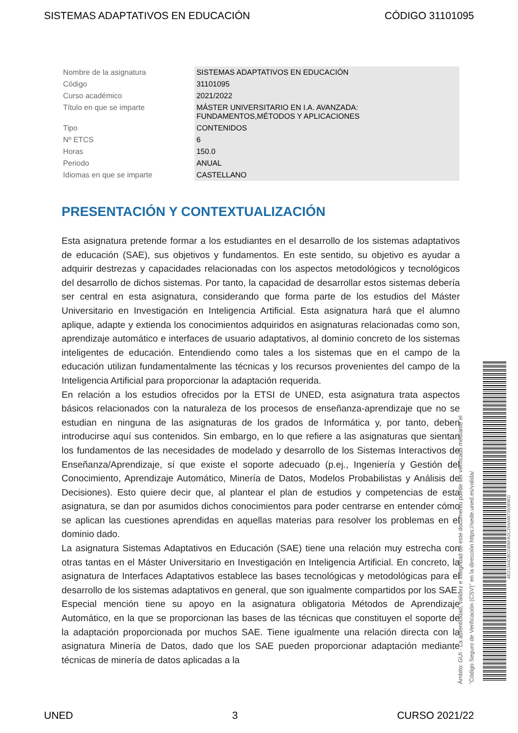SISTEMAS ADAPTATIVOS EN EDUCACIÓN CÓDIGO 31101095
| Nombre de la asignatura | SISTEMAS ADAPTATIVOS EN EDUCACIÓN |
| Código | 31101095 |
| Curso académico | 2021/2022 |
| Título en que se imparte | MÁSTER UNIVERSITARIO EN I.A. AVANZADA: FUNDAMENTOS,MÉTODOS Y APLICACIONES |
| Tipo | CONTENIDOS |
| Nº ETCS | 6 |
| Horas | 150.0 |
| Periodo | ANUAL |
| Idiomas en que se imparte | CASTELLANO |
PRESENTACIÓN Y CONTEXTUALIZACIÓN
Esta asignatura pretende formar a los estudiantes en el desarrollo de los sistemas adaptativos de educación (SAE), sus objetivos y fundamentos. En este sentido, su objetivo es ayudar a adquirir destrezas y capacidades relacionadas con los aspectos metodológicos y tecnológicos del desarrollo de dichos sistemas. Por tanto, la capacidad de desarrollar estos sistemas debería ser central en esta asignatura, considerando que forma parte de los estudios del Máster Universitario en Investigación en Inteligencia Artificial. Esta asignatura hará que el alumno aplique, adapte y extienda los conocimientos adquiridos en asignaturas relacionadas como son, aprendizaje automático e interfaces de usuario adaptativos, al dominio concreto de los sistemas inteligentes de educación. Entendiendo como tales a los sistemas que en el campo de la educación utilizan fundamentalmente las técnicas y los recursos provenientes del campo de la Inteligencia Artificial para proporcionar la adaptación requerida.
En relación a los estudios ofrecidos por la ETSI de UNED, esta asignatura trata aspectos básicos relacionados con la naturaleza de los procesos de enseñanza-aprendizaje que no se estudian en ninguna de las asignaturas de los grados de Informática y, por tanto, deben introducirse aquí sus contenidos. Sin embargo, en lo que refiere a las asignaturas que sientan los fundamentos de las necesidades de modelado y desarrollo de los Sistemas Interactivos de Enseñanza/Aprendizaje, sí que existe el soporte adecuado (p.ej., Ingeniería y Gestión del Conocimiento, Aprendizaje Automático, Minería de Datos, Modelos Probabilistas y Análisis de Decisiones). Esto quiere decir que, al plantear el plan de estudios y competencias de esta asignatura, se dan por asumidos dichos conocimientos para poder centrarse en entender cómo se aplican las cuestiones aprendidas en aquellas materias para resolver los problemas en el dominio dado.
La asignatura Sistemas Adaptativos en Educación (SAE) tiene una relación muy estrecha con otras tantas en el Máster Universitario en Investigación en Inteligencia Artificial. En concreto, la asignatura de Interfaces Adaptativos establece las bases tecnológicas y metodológicas para el desarrollo de los sistemas adaptativos en general, que son igualmente compartidos por los SAE. Especial mención tiene su apoyo en la asignatura obligatoria Métodos de Aprendizaje Automático, en la que se proporcionan las bases de las técnicas que constituyen el soporte de la adaptación proporcionada por muchos SAE. Tiene igualmente una relación directa con la asignatura Minería de Datos, dado que los SAE pueden proporcionar adaptación mediante técnicas de minería de datos aplicadas a la
Ámbito: GUI - La autenticidad, validez e integridad de este documento puede ser verificada mediante el
"Código Seguro de Verificación (CSV)" en la dirección https://sede.uned.es/valida/
4ED1344DBD2406FA2C294A987263896D
UNED 3 CURSO 2021/22